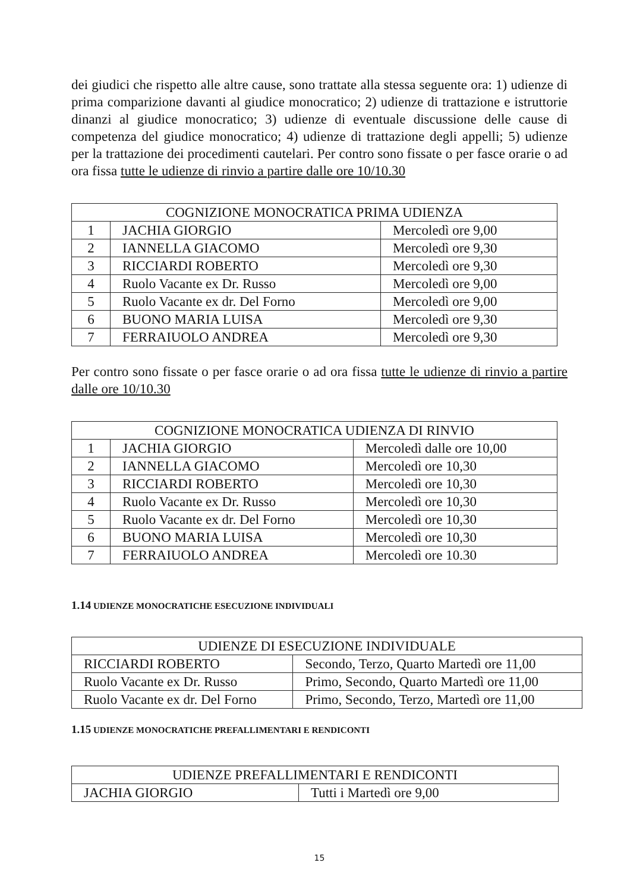dei giudici che rispetto alle altre cause, sono trattate alla stessa seguente ora: 1) udienze di prima comparizione davanti al giudice monocratico; 2) udienze di trattazione e istruttorie dinanzi al giudice monocratico; 3) udienze di eventuale discussione delle cause di competenza del giudice monocratico; 4) udienze di trattazione degli appelli; 5) udienze per la trattazione dei procedimenti cautelari. Per contro sono fissate o per fasce orarie o ad ora fissa tutte le udienze di rinvio a partire dalle ore 10/10.30
| COGNIZIONE MONOCRATICA PRIMA UDIENZA | | |
| 1 | JACHIA GIORGIO | Mercoledì ore 9,00 |
| 2 | IANNELLA GIACOMO | Mercoledì ore 9,30 |
| 3 | RICCIARDI ROBERTO | Mercoledì ore 9,30 |
| 4 | Ruolo Vacante ex Dr. Russo | Mercoledì ore 9,00 |
| 5 | Ruolo Vacante ex dr. Del Forno | Mercoledì ore 9,00 |
| 6 | BUONO MARIA LUISA | Mercoledì ore 9,30 |
| 7 | FERRAIUOLO ANDREA | Mercoledì ore 9,30 |
Per contro sono fissate o per fasce orarie o ad ora fissa tutte le udienze di rinvio a partire dalle ore 10/10.30
| COGNIZIONE MONOCRATICA UDIENZA DI RINVIO | | |
| 1 | JACHIA GIORGIO | Mercoledì dalle ore 10,00 |
| 2 | IANNELLA GIACOMO | Mercoledì ore 10,30 |
| 3 | RICCIARDI ROBERTO | Mercoledì ore 10,30 |
| 4 | Ruolo Vacante ex Dr. Russo | Mercoledì ore 10,30 |
| 5 | Ruolo Vacante ex dr. Del Forno | Mercoledì ore 10,30 |
| 6 | BUONO MARIA LUISA | Mercoledì ore 10,30 |
| 7 | FERRAIUOLO ANDREA | Mercoledì ore 10.30 |
1.14 UDIENZE MONOCRATICHE ESECUZIONE INDIVIDUALI
| UDIENZE DI ESECUZIONE INDIVIDUALE | |
| RICCIARDI ROBERTO | Secondo, Terzo, Quarto Martedì ore 11,00 |
| Ruolo Vacante ex Dr. Russo | Primo, Secondo, Quarto Martedì ore 11,00 |
| Ruolo Vacante ex dr. Del Forno | Primo, Secondo, Terzo, Martedì ore 11,00 |
1.15 UDIENZE MONOCRATICHE PREFALLIMENTARI E RENDICONTI
| UDIENZE PREFALLIMENTARI E RENDICONTI | |
| JACHIA GIORGIO | Tutti i Martedì ore 9,00 |
15